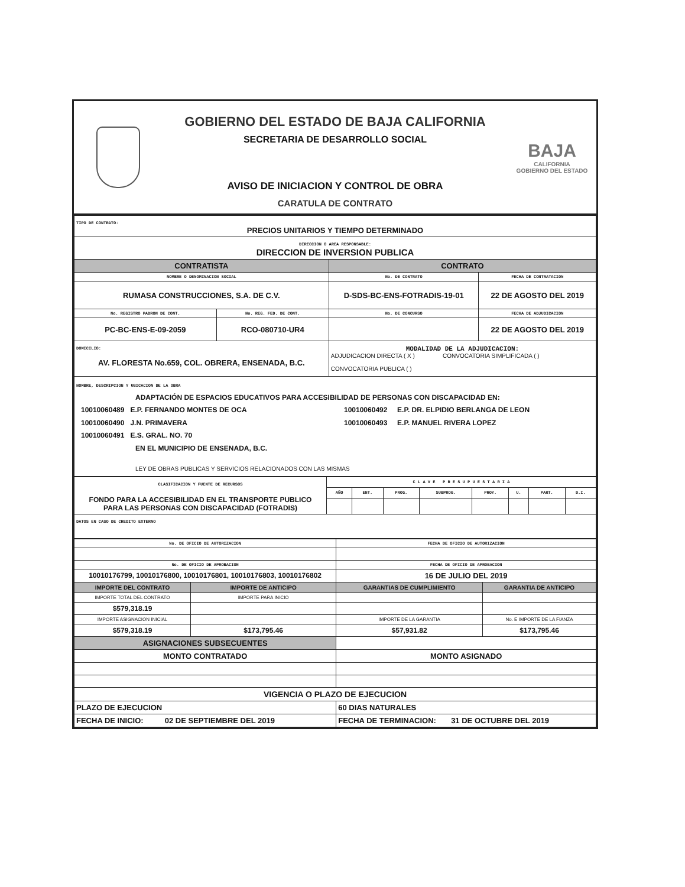GOBIERNO DEL ESTADO DE BAJA CALIFORNIA
SECRETARIA DE DESARROLLO SOCIAL
AVISO DE INICIACION Y CONTROL DE OBRA
CARATULA DE CONTRATO
BAJA
CALIFORNIA
GOBIERNO DEL ESTADO
| TIPO DE CONTRATO: PRECIOS UNITARIOS Y TIEMPO DETERMINADO | | | |
| DIRECCION O AREA RESPONSABLE: DIRECCION DE INVERSION PUBLICA | | | |
| CONTRATISTA | | CONTRATO | |
| NOMBRE O DENOMINACION SOCIAL | | No. DE CONTRATO | FECHA DE CONTRATACION |
| RUMASA CONSTRUCCIONES, S.A. DE C.V. | | D-SDS-BC-ENS-FOTRADIS-19-01 | 22 DE AGOSTO DEL 2019 |
| No. REGISTRO PADRON DE CONT. | No. REG. FED. DE CONT. | No. DE CONCURSO | FECHA DE ADJUDICACION |
| PC-BC-ENS-E-09-2059 | RCO-080710-UR4 | | 22 DE AGOSTO DEL 2019 |
| DOMICILIO: AV. FLORESTA No.659, COL. OBRERA, ENSENADA, B.C. | | MODALIDAD DE LA ADJUDICACION: ADJUDICACION DIRECTA ( X ) CONVOCATORIA SIMPLIFICADA ( ) CONVOCATORIA PUBLICA ( ) | |
| NOMBRE, DESCRIPCION Y UBICACION DE LA OBRA ADAPTACIÓN DE ESPACIOS EDUCATIVOS PARA ACCESIBILIDAD DE PERSONAS CON DISCAPACIDAD EN: 10010060489 E.P. FERNANDO MONTES DE OCA 10010060490 J.N. PRIMAVERA 10010060491 E.S. GRAL. NO. 70 10010060492 E.P. DR. ELPIDIO BERLANGA DE LEON 10010060493 E.P. MANUEL RIVERA LOPEZ EN EL MUNICIPIO DE ENSENADA, B.C. LEY DE OBRAS PUBLICAS Y SERVICIOS RELACIONADOS CON LAS MISMAS | | | |
| CLASIFICACION Y FUENTE DE RECURSOS FONDO PARA LA ACCESIBILIDAD EN EL TRANSPORTE PUBLICO PARA LAS PERSONAS CON DISCAPACIDAD (FOTRADIS) | C L A V E P R E S U P U E S T A R I A | | | | | | | |
| | AÑO | ENT. | PROG. | SUBPROG. | PROY. | U. | PART. | D.I. |
| DATOS EN CASO DE CREDITO EXTERNO | | | | | | | | |
| No. DE OFICIO DE AUTORIZACION | | FECHA DE OFICIO DE AUTORIZACION | |
| No. DE OFICIO DE APROBACION | | FECHA DE OFICIO DE APROBACION | |
| 10010176799, 10010176800, 10010176801, 10010176803, 10010176802 | | 16 DE JULIO DEL 2019 | |
| IMPORTE DEL CONTRATO | IMPORTE DE ANTICIPO | GARANTIAS DE CUMPLIMIENTO | GARANTIA DE ANTICIPO |
| IMPORTE TOTAL DEL CONTRATO | IMPORTE PARA INICIO | | |
| $579,318.19 | | | |
| IMPORTE ASIGNACION INICIAL | | IMPORTE DE LA GARANTIA | No. E IMPORTE DE LA FIANZA |
| $579,318.19 | $173,795.46 | $57,931.82 | $173,795.46 |
| ASIGNACIONES SUBSECUENTES | | | |
| MONTO CONTRATADO | | MONTO ASIGNADO | |
| VIGENCIA O PLAZO DE EJECUCION | | | |
| PLAZO DE EJECUCION | | 60 DIAS NATURALES | |
| FECHA DE INICIO: 02 DE SEPTIEMBRE DEL 2019 | | FECHA DE TERMINACION: 31 DE OCTUBRE DEL 2019 | |